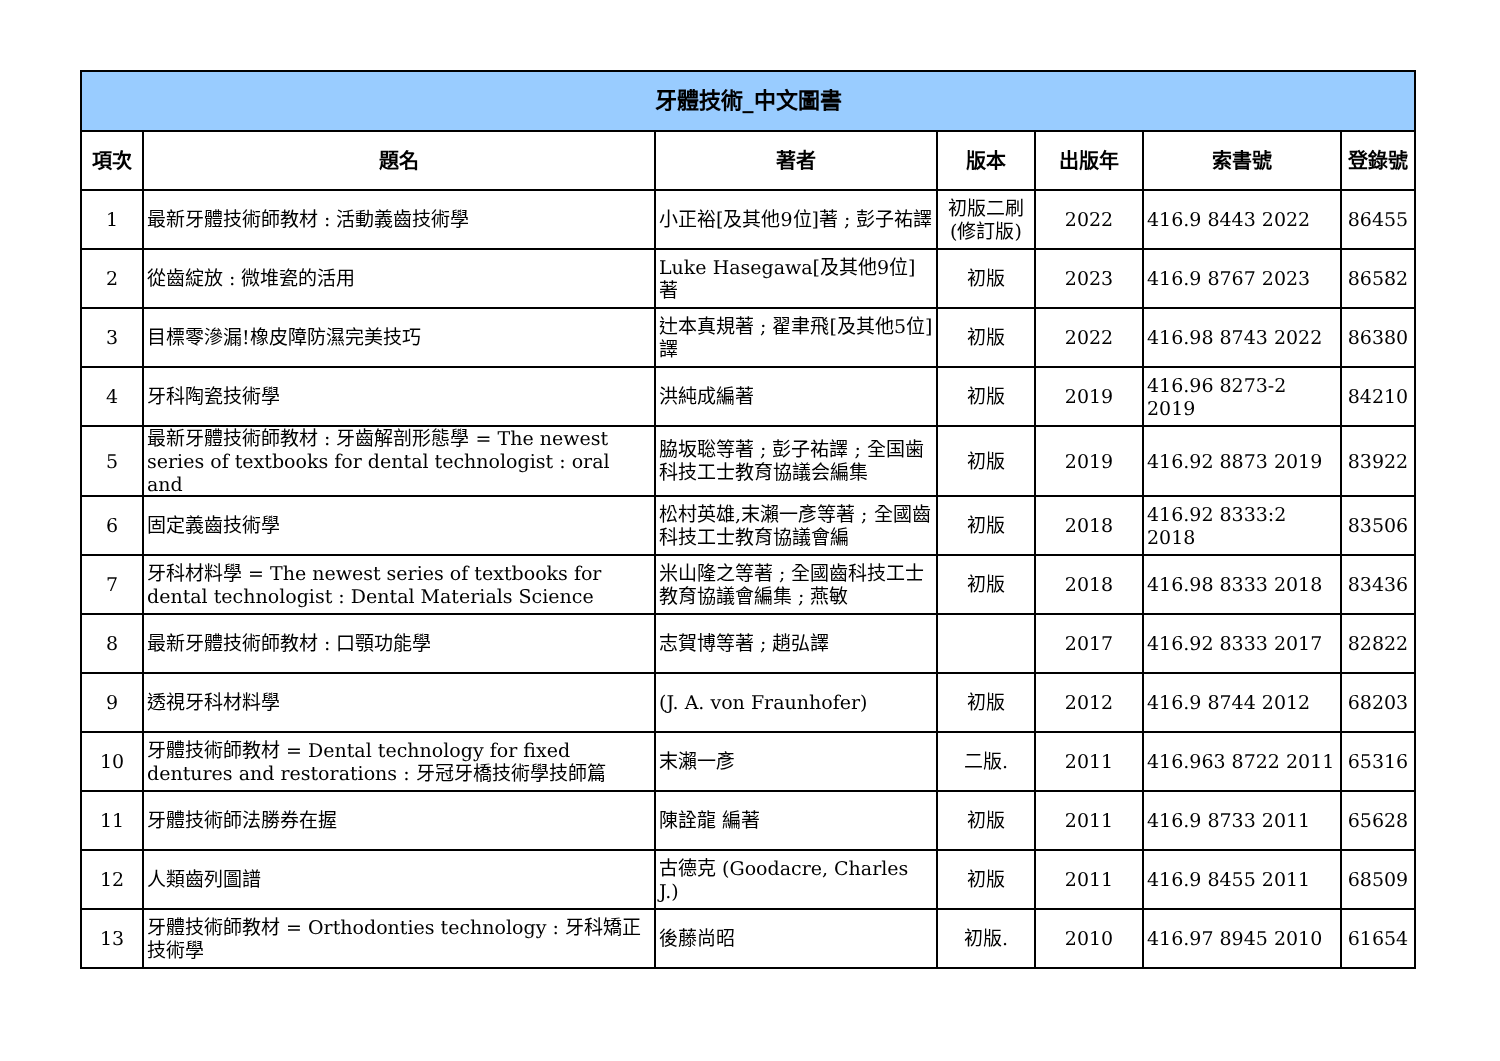| 牙體技術_中文圖書 | | | | | | |
| --- | --- | --- | --- | --- | --- | --- |
| 項次 | 題名 | 著者 | 版本 | 出版年 | 索書號 | 登錄號 |
| 1 | 最新牙體技術師教材 : 活動義齒技術學 | 小正裕[及其他9位]著 ; 彭子祐譯 | 初版二刷(修訂版) | 2022 | 416.9 8443 2022 | 86455 |
| 2 | 從齒綻放 : 微堆瓷的活用 | Luke Hasegawa[及其他9位]著 | 初版 | 2023 | 416.9 8767 2023 | 86582 |
| 3 | 目標零滲漏!橡皮障防濕完美技巧 | 辻本真規著 ; 翟聿飛[及其他5位]譯 | 初版 | 2022 | 416.98 8743 2022 | 86380 |
| 4 | 牙科陶瓷技術學 | 洪純成編著 | 初版 | 2019 | 416.96 8273-2 2019 | 84210 |
| 5 | 最新牙體技術師教材 : 牙齒解剖形態學 = The newest series of textbooks for dental technologist : oral and | 脇坂聡等著 ; 彭子祐譯 ; 全国歯科技工士教育協議会編集 | 初版 | 2019 | 416.92 8873 2019 | 83922 |
| 6 | 固定義齒技術學 | 松村英雄,末瀨一彥等著 ; 全國齒科技工士教育協議會編 | 初版 | 2018 | 416.92 8333:2 2018 | 83506 |
| 7 | 牙科材料學 = The newest series of textbooks for dental technologist : Dental Materials Science | 米山隆之等著 ; 全國齒科技工士教育協議會編集 ; 燕敏 | 初版 | 2018 | 416.98 8333 2018 | 83436 |
| 8 | 最新牙體技術師教材 : 口顎功能學 | 志賀博等著 ; 趙弘譯 | | 2017 | 416.92 8333 2017 | 82822 |
| 9 | 透視牙科材料學 | (J. A. von Fraunhofer) | 初版 | 2012 | 416.9 8744 2012 | 68203 |
| 10 | 牙體技術師教材 = Dental technology for fixed dentures and restorations : 牙冠牙橋技術學技師篇 | 末瀨一彥 | 二版. | 2011 | 416.963 8722 2011 | 65316 |
| 11 | 牙體技術師法勝券在握 | 陳詮龍 編著 | 初版 | 2011 | 416.9 8733 2011 | 65628 |
| 12 | 人類齒列圖譜 | 古德克 (Goodacre, Charles J.) | 初版 | 2011 | 416.9 8455 2011 | 68509 |
| 13 | 牙體技術師教材 = Orthodonties technology : 牙科矯正技術學 | 後藤尚昭 | 初版. | 2010 | 416.97 8945 2010 | 61654 |